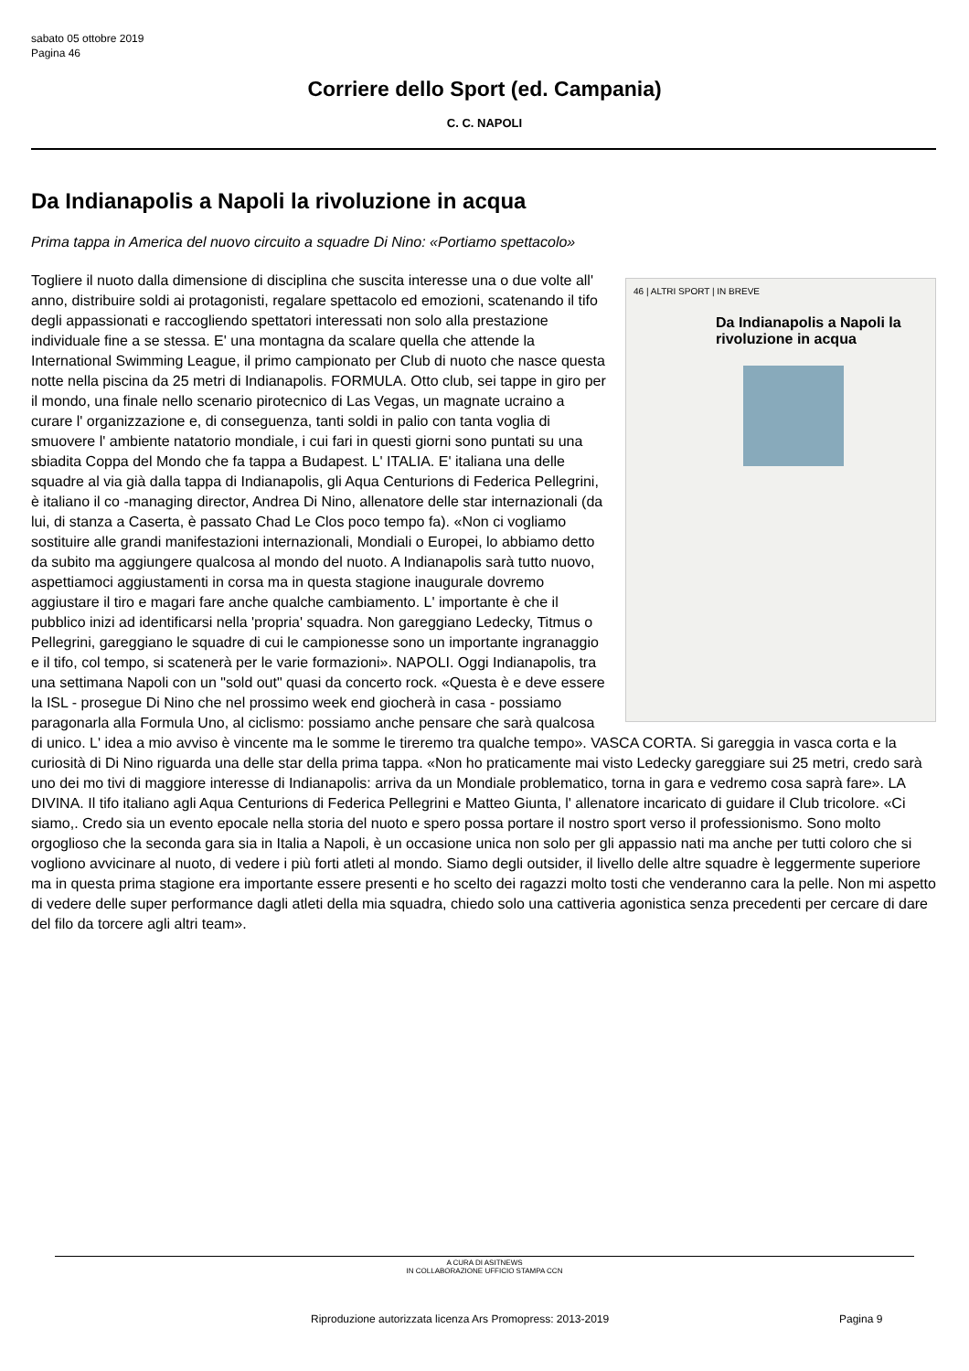sabato 05 ottobre 2019
Pagina 46
Corriere dello Sport (ed. Campania)
C. C. NAPOLI
Da Indianapolis a Napoli la rivoluzione in acqua
Prima tappa in America del nuovo circuito a squadre Di Nino: «Portiamo spettacolo»
46 | ALTRI SPORT | IN BREVE
Da Indianapolis a Napoli la rivoluzione in acqua
Togliere il nuoto dalla dimensione di disciplina che suscita interesse una o due volte all' anno, distribuire soldi ai protagonisti, regalare spettacolo ed emozioni, scatenando il tifo degli appassionati e raccogliendo spettatori interessati non solo alla prestazione individuale fine a se stessa. E' una montagna da scalare quella che attende la International Swimming League, il primo campionato per Club di nuoto che nasce questa notte nella piscina da 25 metri di Indianapolis. FORMULA. Otto club, sei tappe in giro per il mondo, una finale nello scenario pirotecnico di Las Vegas, un magnate ucraino a curare l' organizzazione e, di conseguenza, tanti soldi in palio con tanta voglia di smuovere l' ambiente natatorio mondiale, i cui fari in questi giorni sono puntati su una sbiadita Coppa del Mondo che fa tappa a Budapest. L' ITALIA. E' italiana una delle squadre al via già dalla tappa di Indianapolis, gli Aqua Centurions di Federica Pellegrini, è italiano il co -managing director, Andrea Di Nino, allenatore delle star internazionali (da lui, di stanza a Caserta, è passato Chad Le Clos poco tempo fa). «Non ci vogliamo sostituire alle grandi manifestazioni internazionali, Mondiali o Europei, lo abbiamo detto da subito ma aggiungere qualcosa al mondo del nuoto. A Indianapolis sarà tutto nuovo, aspettiamoci aggiustamenti in corsa ma in questa stagione inaugurale dovremo aggiustare il tiro e magari fare anche qualche cambiamento. L' importante è che il pubblico inizi ad identificarsi nella 'propria' squadra. Non gareggiano Ledecky, Titmus o Pellegrini, gareggiano le squadre di cui le campionesse sono un importante ingranaggio e il tifo, col tempo, si scatenerà per le varie formazioni». NAPOLI. Oggi Indianapolis, tra una settimana Napoli con un "sold out" quasi da concerto rock. «Questa è e deve essere la ISL - prosegue Di Nino che nel prossimo week end giocherà in casa - possiamo paragonarla alla Formula Uno, al ciclismo: possiamo anche pensare che sarà qualcosa di unico. L' idea a mio avviso è vincente ma le somme le tireremo tra qualche tempo». VASCA CORTA. Si gareggia in vasca corta e la curiosità di Di Nino riguarda una delle star della prima tappa. «Non ho praticamente mai visto Ledecky gareggiare sui 25 metri, credo sarà uno dei mo tivi di maggiore interesse di Indianapolis: arriva da un Mondiale problematico, torna in gara e vedremo cosa saprà fare». LA DIVINA. Il tifo italiano agli Aqua Centurions di Federica Pellegrini e Matteo Giunta, l' allenatore incaricato di guidare il Club tricolore. «Ci siamo,. Credo sia un evento epocale nella storia del nuoto e spero possa portare il nostro sport verso il professionismo. Sono molto orgoglioso che la seconda gara sia in Italia a Napoli, è un occasione unica non solo per gli appassio nati ma anche per tutti coloro che si vogliono avvicinare al nuoto, di vedere i più forti atleti al mondo. Siamo degli outsider, il livello delle altre squadre è leggermente superiore ma in questa prima stagione era importante essere presenti e ho scelto dei ragazzi molto tosti che venderanno cara la pelle. Non mi aspetto di vedere delle super performance dagli atleti della mia squadra, chiedo solo una cattiveria agonistica senza precedenti per cercare di dare del filo da torcere agli altri team».
A CURA DI ASITNEWS
IN COLLABORAZIONE UFFICIO STAMPA CCN
Riproduzione autorizzata licenza Ars Promopress: 2013-2019
Pagina 9